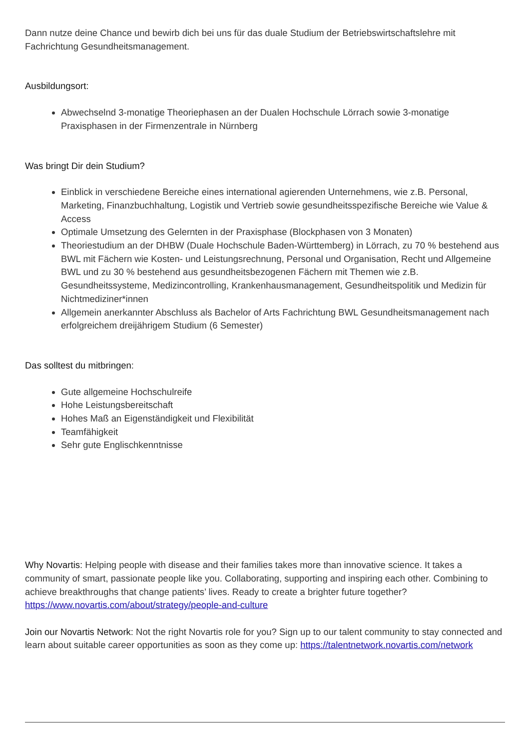Dann nutze deine Chance und bewirb dich bei uns für das duale Studium der Betriebswirtschaftslehre mit Fachrichtung Gesundheitsmanagement.
Ausbildungsort:
Abwechselnd 3-monatige Theoriephasen an der Dualen Hochschule Lörrach sowie 3-monatige Praxisphasen in der Firmenzentrale in Nürnberg
Was bringt Dir dein Studium?
Einblick in verschiedene Bereiche eines international agierenden Unternehmens, wie z.B. Personal, Marketing, Finanzbuchhaltung, Logistik und Vertrieb sowie gesundheitsspezifische Bereiche wie Value & Access
Optimale Umsetzung des Gelernten in der Praxisphase (Blockphasen von 3 Monaten)
Theoriestudium an der DHBW (Duale Hochschule Baden-Württemberg) in Lörrach, zu 70 % bestehend aus BWL mit Fächern wie Kosten- und Leistungsrechnung, Personal und Organisation, Recht und Allgemeine BWL und zu 30 % bestehend aus gesundheitsbezogenen Fächern mit Themen wie z.B. Gesundheitssysteme, Medizincontrolling, Krankenhausmanagement, Gesundheitspolitik und Medizin für Nichtmediziner*innen
Allgemein anerkannter Abschluss als Bachelor of Arts Fachrichtung BWL Gesundheitsmanagement nach erfolgreichem dreijährigem Studium (6 Semester)
Das solltest du mitbringen:
Gute allgemeine Hochschulreife
Hohe Leistungsbereitschaft
Hohes Maß an Eigenständigkeit und Flexibilität
Teamfähigkeit
Sehr gute Englischkenntnisse
Why Novartis: Helping people with disease and their families takes more than innovative science. It takes a community of smart, passionate people like you. Collaborating, supporting and inspiring each other. Combining to achieve breakthroughs that change patients’ lives. Ready to create a brighter future together? https://www.novartis.com/about/strategy/people-and-culture
Join our Novartis Network: Not the right Novartis role for you? Sign up to our talent community to stay connected and learn about suitable career opportunities as soon as they come up: https://talentnetwork.novartis.com/network